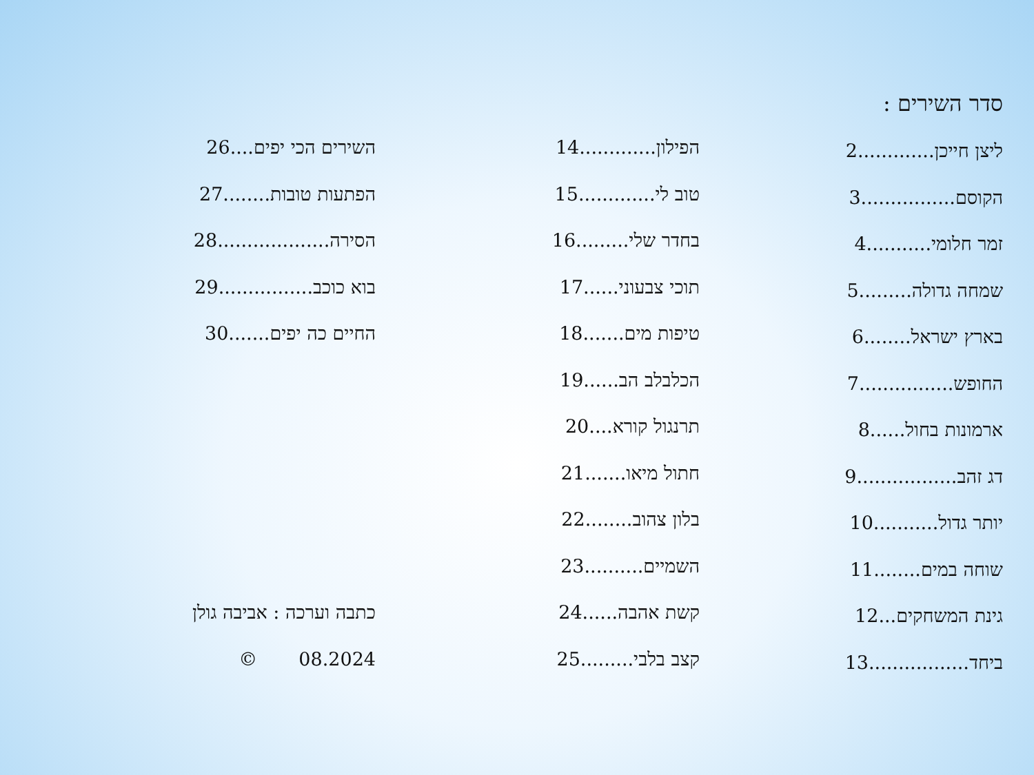סדר השירים :
ליצן חייכן.............2
הקוסם................3
זמר חלומי...........4
שמחה גדולה.........5
בארץ ישראל........6
החופש................7
ארמונות בחול......8
דג זהב.................9
יותר גדול...........10
שוחה במים........11
גינת המשחקים...12
ביחד.................13
הפילון.............14
טוב לי.............15
בחדר שלי.........16
תוכי צבעוני......17
טיפות מים.......18
הכלבלב הב......19
תרנגול קורא....20
חתול מיאו.......21
בלון צהוב........22
השמיים..........23
קשת אהבה......24
קצב בלבי.........25
השירים הכי יפים....26
הפתעות טובות........27
הסירה...................28
בוא כוכב................29
החיים כה יפים.......30
כתבה וערכה : אביבה גולן
08.2024 ©